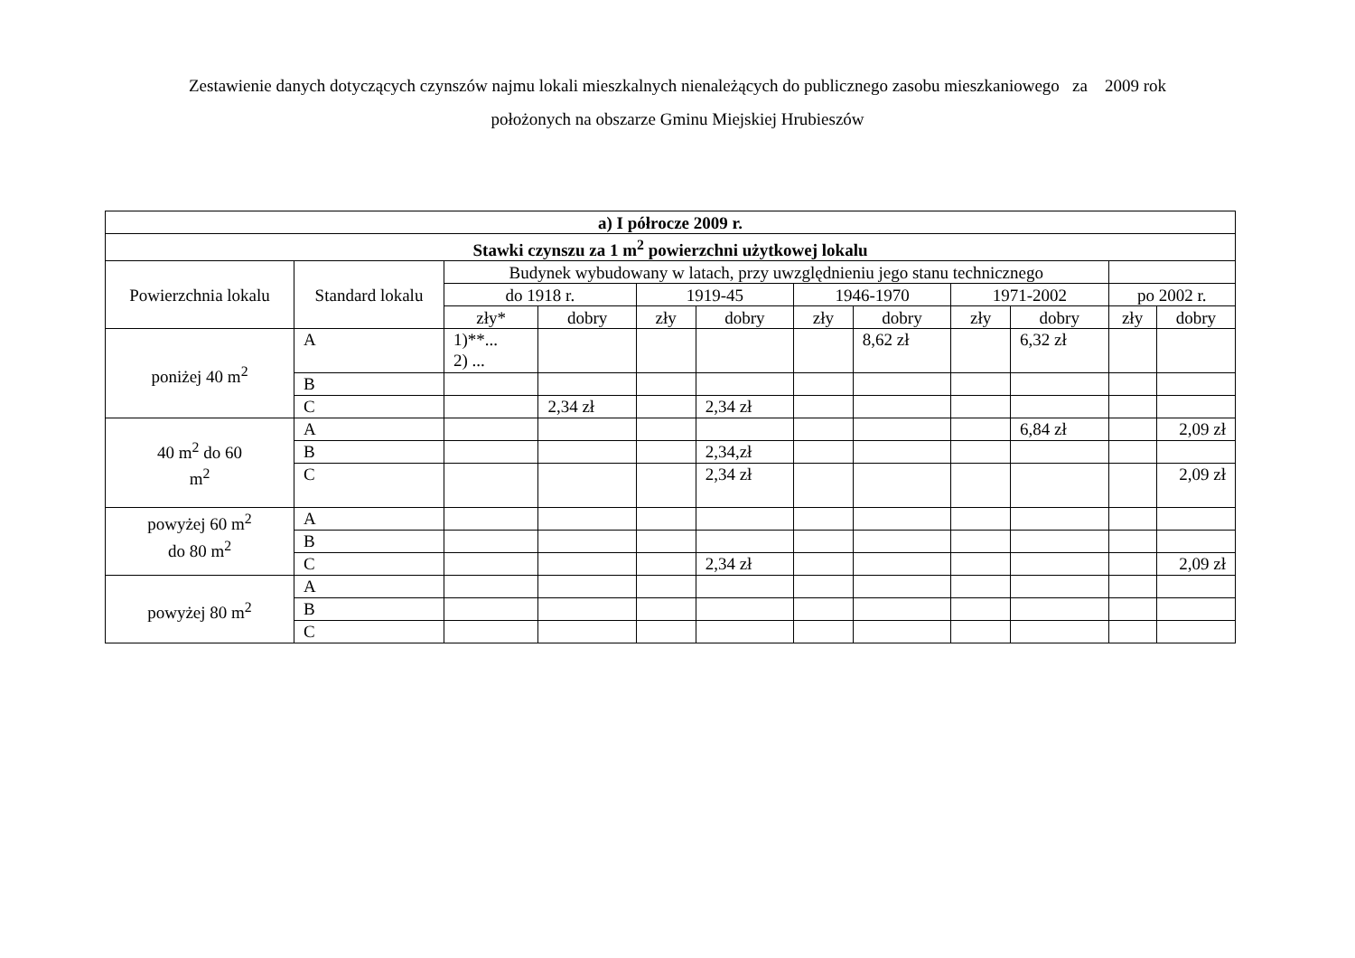Zestawienie danych dotyczących czynszów najmu lokali mieszkalnych nienależących do publicznego zasobu mieszkaniowego za 2009 rok
położonych na obszarze Gminu Miejskiej Hrubieszów
| a) I półrocze 2009 r. | | | | | | | | | | | |
| --- | --- | --- | --- | --- | --- | --- | --- | --- | --- | --- | --- |
| Stawki czynszu za 1 m<sup>2</sup> powierzchni użytkowej lokalu | | | | | | | | | | | |
| Powierzchnia lokalu | Standard lokalu | Budynek wybudowany w latach, przy uwzględnieniu jego stanu technicznego | | | | | | | | | |
| | | do 1918 r. | | 1919-45 | | 1946-1970 | | 1971-2002 | | po 2002 r. | |
| | | zły* | dobry | zły | dobry | zły | dobry | zły | dobry | zły | dobry |
| poniżej 40 m<sup>2</sup> | A | 1)**... 2) ... | | | | | 8,62 zł | | 6,32 zł | | |
| | B | | | | | | | | | | |
| | C | | 2,34 zł | | 2,34 zł | | | | | | |
| 40 m<sup>2</sup> do 60 m<sup>2</sup> | A | | | | | | | | 6,84 zł | | 2,09 zł |
| | B | | | | 2,34,zł | | | | | | |
| | C | | | | 2,34 zł | | | | | | 2,09 zł |
| powyżej 60 m<sup>2</sup> do 80 m<sup>2</sup> | A | | | | | | | | | | |
| | B | | | | | | | | | | |
| | C | | | | 2,34 zł | | | | | | 2,09 zł |
| powyżej 80 m<sup>2</sup> | A | | | | | | | | | | |
| | B | | | | | | | | | | |
| | C | | | | | | | | | | |